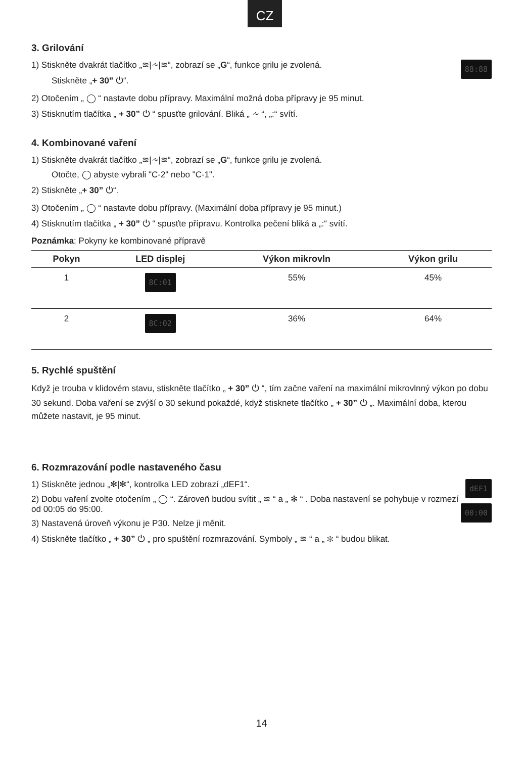CZ
3. Grilování
88:88
1) Stiskněte dvakrát tlačítko „≋|⩪|≋“, zobrazí se „G“, funkce grilu je zvolená.
Stiskněte „+ 30” ⏻“.
2) Otočením „ ◯ “ nastavte dobu přípravy. Maximální možná doba přípravy je 95 minut.
3) Stisknutím tlačítka „ + 30” ⏻ “ spusťte grilování. Bliká „ ⩪ “, „:“ svítí.
4. Kombinované vaření
1) Stiskněte dvakrát tlačítko „≋|⩪|≋“, zobrazí se „G“, funkce grilu je zvolená.
Otočte, ◯ abyste vybrali "C-2" nebo "C-1".
2) Stiskněte „+ 30” ⏻“.
3) Otočením „ ◯ “ nastavte dobu přípravy. (Maximální doba přípravy je 95 minut.)
4) Stisknutím tlačítka „ + 30” ⏻ “ spusťte přípravu. Kontrolka pečení bliká a „:“ svítí.
Poznámka: Pokyny ke kombinované přípravě
| Pokyn | LED displej | Výkon mikrovln | Výkon grilu |
| --- | --- | --- | --- |
| 1 | 8C:01 | 55% | 45% |
| 2 | 8C:02 | 36% | 64% |
5. Rychlé spuštění
Když je trouba v klidovém stavu, stiskněte tlačítko „ + 30” ⏻ “, tím začne vaření na maximální mikrovlnný výkon po dobu 30 sekund. Doba vaření se zvýší o 30 sekund pokaždé, když stisknete tlačítko „ + 30” ⏻ „. Maximální doba, kterou můžete nastavit, je 95 minut.
6. Rozmrazování podle nastaveného času
dEF1
1) Stiskněte jednou „✻|✻“, kontrolka LED zobrazí „dEF1“.
00:00
2) Dobu vaření zvolte otočením „ ◯ “. Zároveň budou svítit „ ≋ “ a „ ✻ “ . Doba nastavení se pohybuje v rozmezí od 00:05 do 95:00.
3) Nastavená úroveň výkonu je P30. Nelze ji měnit.
4) Stiskněte tlačítko „ + 30” ⏻ „ pro spuštění rozmrazování. Symboly „ ≋ “ a „ ✻ “ budou blikat.
14